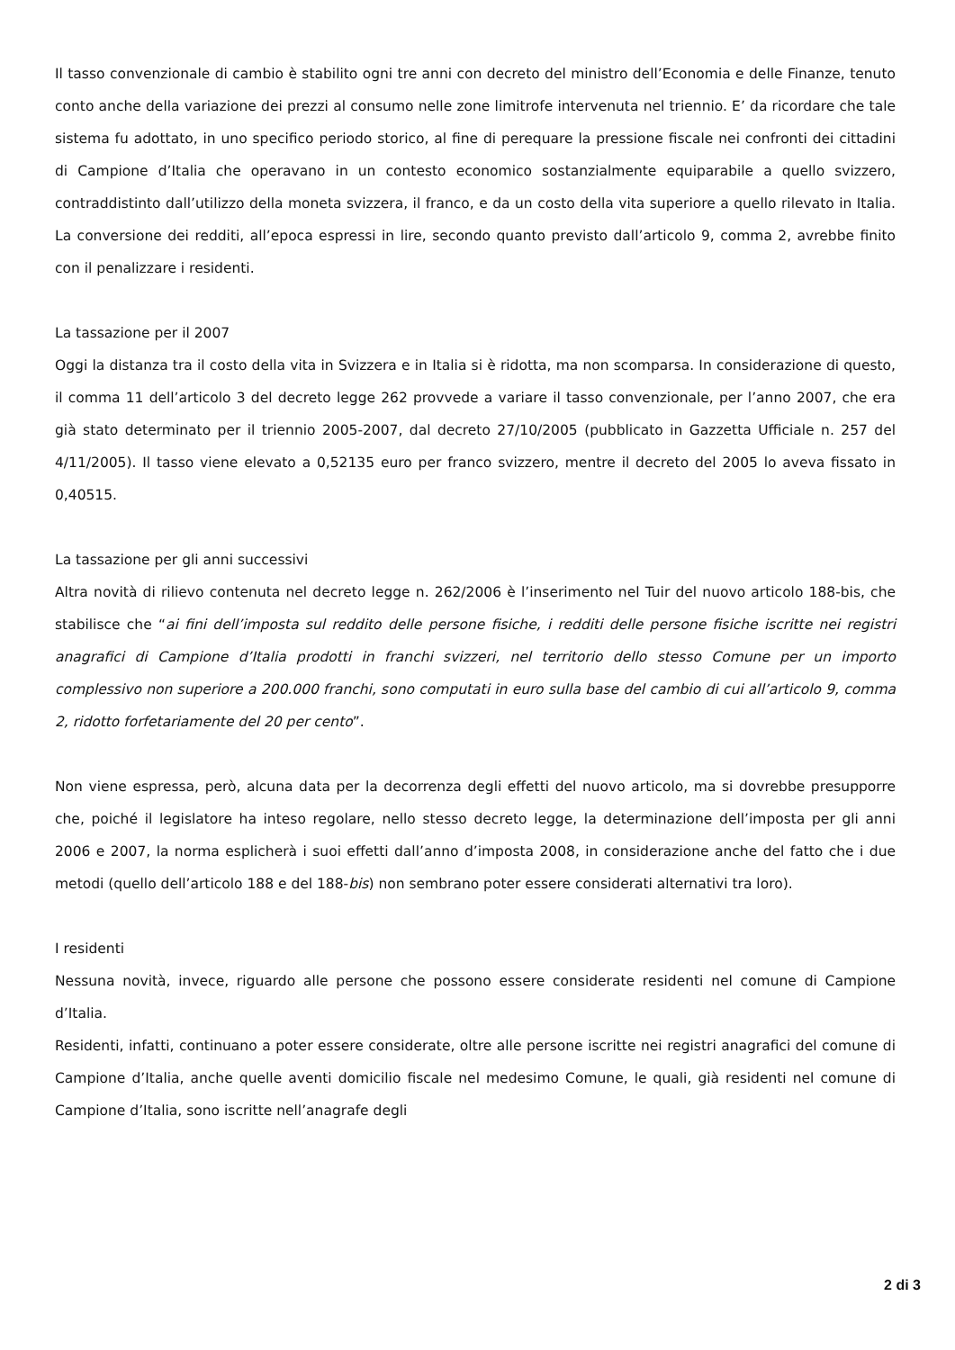Il tasso convenzionale di cambio è stabilito ogni tre anni con decreto del ministro dell’Economia e delle Finanze, tenuto conto anche della variazione dei prezzi al consumo nelle zone limitrofe intervenuta nel triennio. E’ da ricordare che tale sistema fu adottato, in uno specifico periodo storico, al fine di perequare la pressione fiscale nei confronti dei cittadini di Campione d’Italia che operavano in un contesto economico sostanzialmente equiparabile a quello svizzero, contraddistinto dall’utilizzo della moneta svizzera, il franco, e da un costo della vita superiore a quello rilevato in Italia. La conversione dei redditi, all’epoca espressi in lire, secondo quanto previsto dall’articolo 9, comma 2, avrebbe finito con il penalizzare i residenti.
La tassazione per il 2007
Oggi la distanza tra il costo della vita in Svizzera e in Italia si è ridotta, ma non scomparsa. In considerazione di questo, il comma 11 dell’articolo 3 del decreto legge 262 provvede a variare il tasso convenzionale, per l’anno 2007, che era già stato determinato per il triennio 2005-2007, dal decreto 27/10/2005 (pubblicato in Gazzetta Ufficiale n. 257 del 4/11/2005). Il tasso viene elevato a 0,52135 euro per franco svizzero, mentre il decreto del 2005 lo aveva fissato in 0,40515.
La tassazione per gli anni successivi
Altra novità di rilievo contenuta nel decreto legge n. 262/2006 è l’inserimento nel Tuir del nuovo articolo 188-bis, che stabilisce che “ai fini dell’imposta sul reddito delle persone fisiche, i redditi delle persone fisiche iscritte nei registri anagrafici di Campione d’Italia prodotti in franchi svizzeri, nel territorio dello stesso Comune per un importo complessivo non superiore a 200.000 franchi, sono computati in euro sulla base del cambio di cui all’articolo 9, comma 2, ridotto forfetariamente del 20 per cento”.
Non viene espressa, però, alcuna data per la decorrenza degli effetti del nuovo articolo, ma si dovrebbe presupporre che, poiché il legislatore ha inteso regolare, nello stesso decreto legge, la determinazione dell’imposta per gli anni 2006 e 2007, la norma esplicherà i suoi effetti dall’anno d’imposta 2008, in considerazione anche del fatto che i due metodi (quello dell’articolo 188 e del 188-bis) non sembrano poter essere considerati alternativi tra loro).
I residenti
Nessuna novità, invece, riguardo alle persone che possono essere considerate residenti nel comune di Campione d’Italia.
Residenti, infatti, continuano a poter essere considerate, oltre alle persone iscritte nei registri anagrafici del comune di Campione d’Italia, anche quelle aventi domicilio fiscale nel medesimo Comune, le quali, già residenti nel comune di Campione d’Italia, sono iscritte nell’anagrafe degli
2 di 3